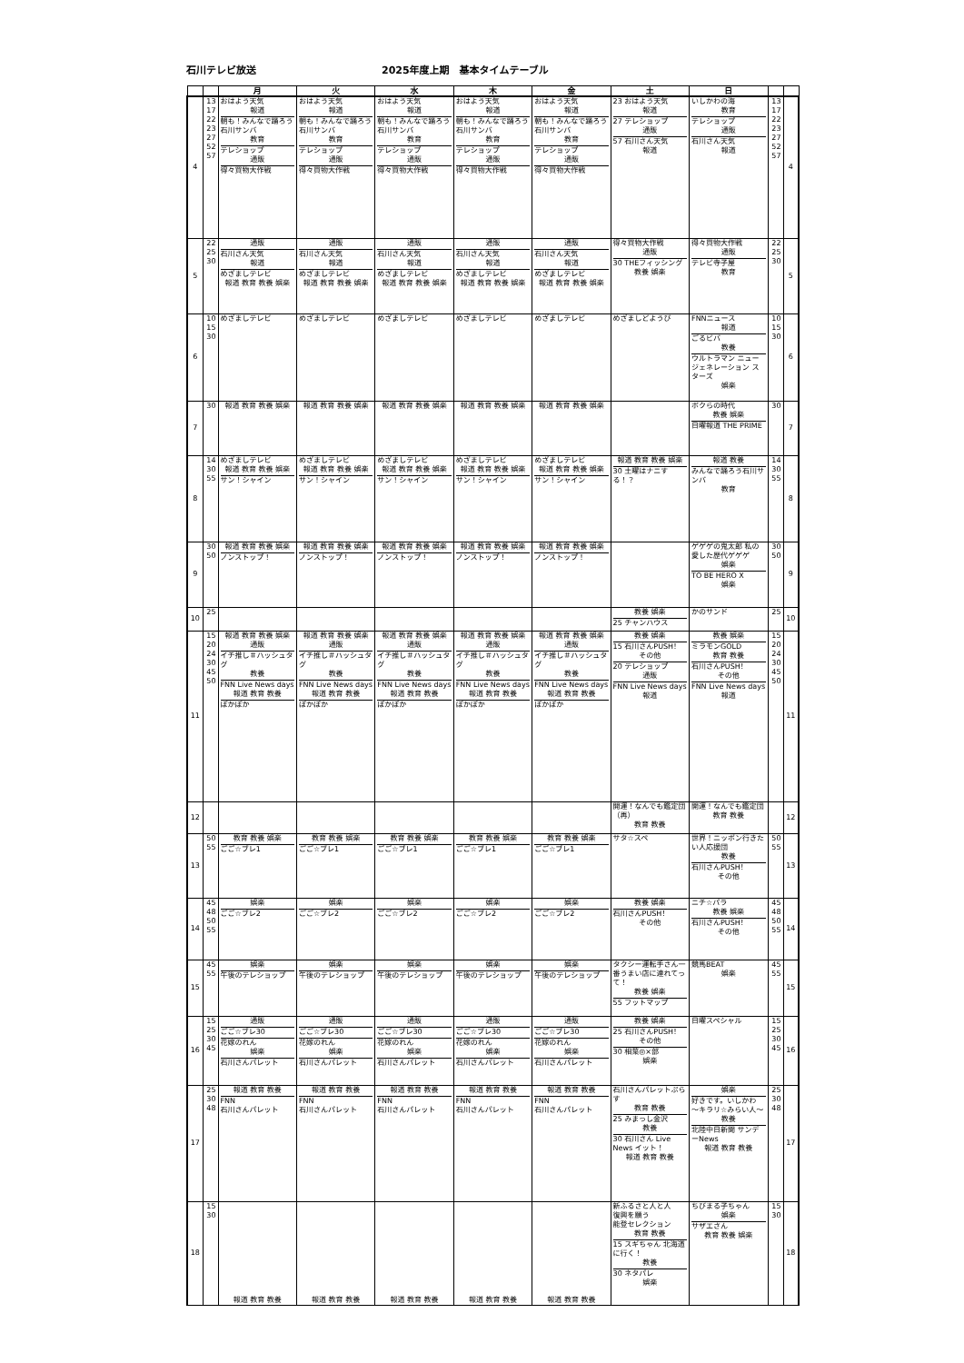石川テレビ放送 2025年度上期　基本タイムテーブル
| | | 月 | 火 | 水 | 木 | 金 | 土 | 日 | | |
| --- | --- | --- | --- | --- | --- | --- | --- | --- | --- | --- |
| 4 | 13 17 22 23 27 52 57 | おはよう天気 報道 朝も！みんなで踊ろう石川サンバ 教育 テレショップ 通販 得々買物大作戦 | おはよう天気 報道 朝も！みんなで踊ろう石川サンバ 教育 テレショップ 通販 得々買物大作戦 | おはよう天気 報道 朝も！みんなで踊ろう石川サンバ 教育 テレショップ 通販 得々買物大作戦 | おはよう天気 報道 朝も！みんなで踊ろう石川サンバ 教育 テレショップ 通販 得々買物大作戦 | おはよう天気 報道 朝も！みんなで踊ろう石川サンバ 教育 テレショップ 通販 得々買物大作戦 | 23 おはよう天気 報道 27 テレショップ 通販 57 石川さん天気 報道 | いしかわの海 教育 テレショップ 通販 石川さん天気 報道 | 13 17 22 23 27 52 57 | 4 |
| 5 | 22 25 30 | 通販 石川さん天気 報道 めざましテレビ 報道 教育 教養 娯楽 | 通販 石川さん天気 報道 めざましテレビ 報道 教育 教養 娯楽 | 通販 石川さん天気 報道 めざましテレビ 報道 教育 教養 娯楽 | 通販 石川さん天気 報道 めざましテレビ 報道 教育 教養 娯楽 | 通販 石川さん天気 報道 めざましテレビ 報道 教育 教養 娯楽 | 得々買物大作戦 通販 30 THEフィッシング 教養 娯楽 | 得々買物大作戦 通販 テレビ寺子屋 教育 | 22 25 30 | 5 |
| 6 | 10 15 30 | めざましテレビ | めざましテレビ | めざましテレビ | めざましテレビ | めざましテレビ | めざましどようび | FNNニュース 報道 ごるビバ 教養 ウルトラマン ニュージェネレーション スターズ 娯楽 | 10 15 30 | 6 |
| 7 | 30 | 報道 教育 教養 娯楽 | 報道 教育 教養 娯楽 | 報道 教育 教養 娯楽 | 報道 教育 教養 娯楽 | 報道 教育 教養 娯楽 | | ボクらの時代 教養 娯楽 日曜報道 THE PRIME | 30 | 7 |
| 8 | 14 30 55 | めざましテレビ 報道 教育 教養 娯楽 サン！シャイン | めざましテレビ 報道 教育 教養 娯楽 サン！シャイン | めざましテレビ 報道 教育 教養 娯楽 サン！シャイン | めざましテレビ 報道 教育 教養 娯楽 サン！シャイン | めざましテレビ 報道 教育 教養 娯楽 サン！シャイン | 報道 教育 教養 娯楽 30 土曜はナニする！？ | 報道 教養 みんなで踊ろう石川サンバ 教育 | 14 30 55 | 8 |
| 9 | 30 50 | 報道 教育 教養 娯楽 ノンストップ！ | 報道 教育 教養 娯楽 ノンストップ！ | 報道 教育 教養 娯楽 ノンストップ！ | 報道 教育 教養 娯楽 ノンストップ！ | 報道 教育 教養 娯楽 ノンストップ！ | | ゲゲゲの鬼太郎 私の愛した歴代ゲゲゲ 娯楽 TO BE HERO X 娯楽 | 30 50 | 9 |
| 10 | 25 | | | | | | 教養 娯楽 25 チャンハウス | かのサンド | 25 | 10 |
| 11 | 15 20 24 30 45 50 | 報道 教育 教養 娯楽 通販 イチ推し＃ハッシュタグ 教養 FNN Live News days 報道 教育 教養 ぽかぽか | 報道 教育 教養 娯楽 通販 イチ推し＃ハッシュタグ 教養 FNN Live News days 報道 教育 教養 ぽかぽか | 報道 教育 教養 娯楽 通販 イチ推し＃ハッシュタグ 教養 FNN Live News days 報道 教育 教養 ぽかぽか | 報道 教育 教養 娯楽 通販 イチ推し＃ハッシュタグ 教養 FNN Live News days 報道 教育 教養 ぽかぽか | 報道 教育 教養 娯楽 通販 イチ推し＃ハッシュタグ 教養 FNN Live News days 報道 教育 教養 ぽかぽか | 教養 娯楽 15 石川さんPUSH！ その他 20 テレショップ 通販 FNN Live News days 報道 | 教養 娯楽 ミラモンGOLD 教育 教養 石川さんPUSH！ その他 FNN Live News days 報道 | 15 20 24 30 45 50 | 11 |
| 12 | | | | | | | 開運！なんでも鑑定団（再） 教育 教養 | 開運！なんでも鑑定団 教育 教養 | | 12 |
| 13 | 50 55 | 教育 教養 娯楽 ごご☆ブレ1 | 教育 教養 娯楽 ごご☆ブレ1 | 教育 教養 娯楽 ごご☆ブレ1 | 教育 教養 娯楽 ごご☆ブレ1 | 教育 教養 娯楽 ごご☆ブレ1 | サタ☆スペ | 世界！ニッポン行きたい人応援団 教養 石川さんPUSH！ その他 | 50 55 | 13 |
| 14 | 45 48 50 55 | 娯楽 ごご☆ブレ2 | 娯楽 ごご☆ブレ2 | 娯楽 ごご☆ブレ2 | 娯楽 ごご☆ブレ2 | 娯楽 ごご☆ブレ2 | 教養 娯楽 石川さんPUSH！ その他 | ニチ☆パラ 教養 娯楽 石川さんPUSH！ その他 | 45 48 50 55 | 14 |
| 15 | 45 55 | 娯楽 午後のテレショップ | 娯楽 午後のテレショップ | 娯楽 午後のテレショップ | 娯楽 午後のテレショップ | 娯楽 午後のテレショップ | タクシー運転手さん一番うまい店に連れてって！ 教養 娯楽 55 フットマップ | 競馬BEAT 娯楽 | 45 55 | 15 |
| 16 | 15 25 30 45 | 通販 ごご☆ブレ30 花嫁のれん 娯楽 石川さんパレット | 通販 ごご☆ブレ30 花嫁のれん 娯楽 石川さんパレット | 通販 ごご☆ブレ30 花嫁のれん 娯楽 石川さんパレット | 通販 ごご☆ブレ30 花嫁のれん 娯楽 石川さんパレット | 通販 ごご☆ブレ30 花嫁のれん 娯楽 石川さんパレット | 教養 娯楽 25 石川さんPUSH！ その他 30 相葉◎×部 娯楽 | 日曜スペシャル | 15 25 30 45 | 16 |
| 17 | 25 30 48 | 報道 教育 教養 FNN 石川さんパレット | 報道 教育 教養 FNN 石川さんパレット | 報道 教育 教養 FNN 石川さんパレット | 報道 教育 教養 FNN 石川さんパレット | 報道 教育 教養 FNN 石川さんパレット | 石川さんパレットぷらす 教育 教養 25 みまっし金沢 教養 30 石川さん Live News イット！ 報道 教育 教養 | 娯楽 好きです。いしかわ ～キラリ☆みらい人～ 教養 北陸中日新聞 サンデーNews 報道 教育 教養 | 25 30 48 | 17 |
| 18 | 15 30 | 報道 教育 教養 | 報道 教育 教養 | 報道 教育 教養 | 報道 教育 教養 | 報道 教育 教養 | 新ふるさと人と人 復興を願う 能登セレクション 教育 教養 15 スギちゃん 北海道に行く！ 教養 30 ネタパレ 娯楽 | ちびまる子ちゃん 娯楽 サザエさん 教育 教養 娯楽 | 15 30 | 18 |